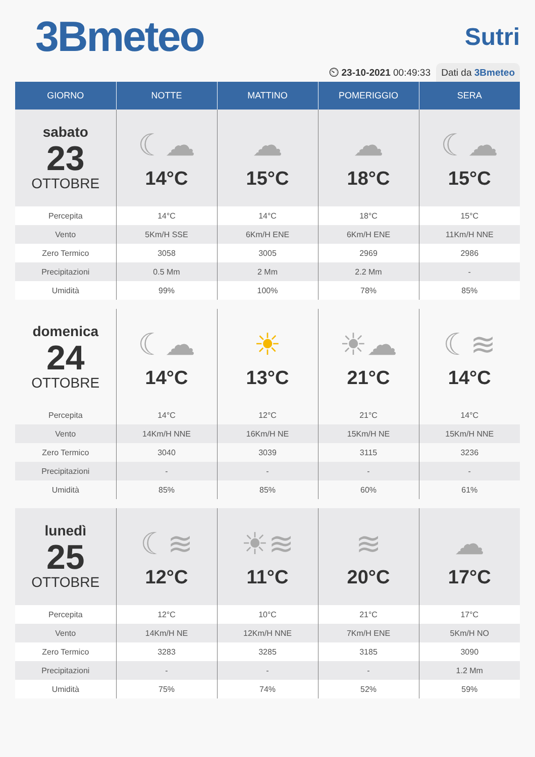3Bmeteo
Sutri
⏲ 23-10-2021 00:49:33 Dati da 3Bmeteo
| GIORNO | NOTTE | MATTINO | POMERIGGIO | SERA |
| --- | --- | --- | --- | --- |
| sabato 23 OTTOBRE | ☾☁ 14°C | ☁ 15°C | ☁ 18°C | ☾☁ 15°C |
| Percepita | 14°C | 14°C | 18°C | 15°C |
| Vento | 5Km/H SSE | 6Km/H ENE | 6Km/H ENE | 11Km/H NNE |
| Zero Termico | 3058 | 3005 | 2969 | 2986 |
| Precipitazioni | 0.5 Mm | 2 Mm | 2.2 Mm | - |
| Umidità | 99% | 100% | 78% | 85% |
| domenica 24 OTTOBRE | ☾☁ 14°C | ☀ 13°C | ☀☁ 21°C | ☾≋ 14°C |
| Percepita | 14°C | 12°C | 21°C | 14°C |
| Vento | 14Km/H NNE | 16Km/H NE | 15Km/H NE | 15Km/H NNE |
| Zero Termico | 3040 | 3039 | 3115 | 3236 |
| Precipitazioni | - | - | - | - |
| Umidità | 85% | 85% | 60% | 61% |
| lunedì 25 OTTOBRE | ☾≋ 12°C | ☀≋ 11°C | ≋ 20°C | ☁ 17°C |
| Percepita | 12°C | 10°C | 21°C | 17°C |
| Vento | 14Km/H NE | 12Km/H NNE | 7Km/H ENE | 5Km/H NO |
| Zero Termico | 3283 | 3285 | 3185 | 3090 |
| Precipitazioni | - | - | - | 1.2 Mm |
| Umidità | 75% | 74% | 52% | 59% |